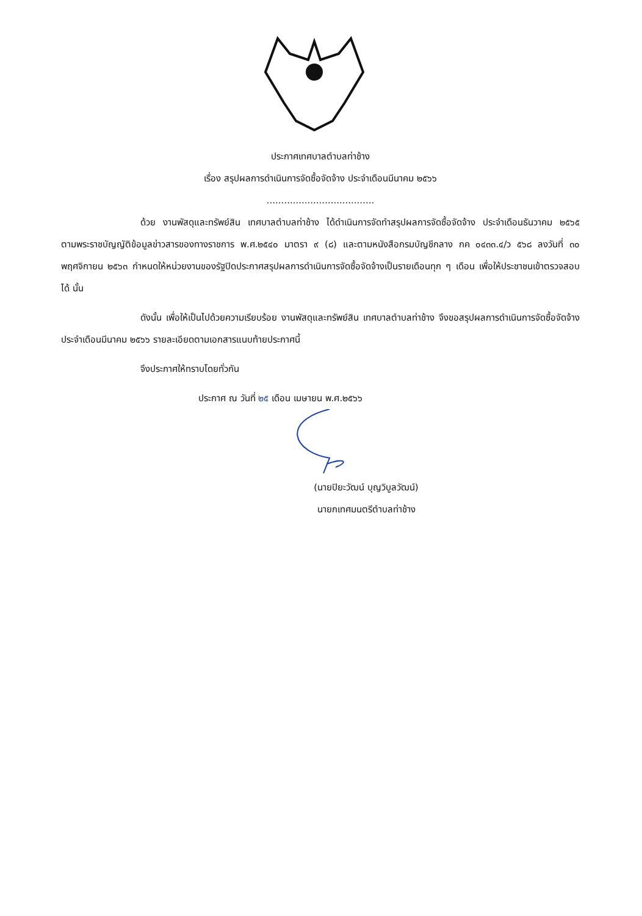ประกาศเทศบาลตำบลท่าช้าง
เรื่อง สรุปผลการดำเนินการจัดซื้อจัดจ้าง ประจำเดือนมีนาคม ๒๕๖๖
.....................................
ด้วย งานพัสดุและทรัพย์สิน เทศบาลตำบลท่าช้าง ได้ดำเนินการจัดทำสรุปผลการจัดซื้อจัดจ้าง ประจำเดือนธันวาคม ๒๕๖๕ ตามพระราชบัญญัติข้อมูลข่าวสารของทางราชการ พ.ศ.๒๕๔๐ มาตรา ๙ (๘) และตามหนังสือกรมบัญชีกลาง กค ๐๔๓๓.๔/ว ๕๖๘ ลงวันที่ ๓๐ พฤศจิกายน ๒๕๖๓ กำหนดให้หน่วยงานของรัฐปิดประกาศสรุปผลการดำเนินการจัดซื้อจัดจ้างเป็นรายเดือนทุก ๆ เดือน เพื่อให้ประชาชนเข้าตรวจสอบได้ นั้น
ดังนั้น เพื่อให้เป็นไปด้วยความเรียบร้อย งานพัสดุและทรัพย์สิน เทศบาลตำบลท่าช้าง จึงขอสรุปผลการดำเนินการจัดซื้อจัดจ้าง ประจำเดือนมีนาคม ๒๕๖๖ รายละเอียดตามเอกสารแนบท้ายประกาศนี้
จึงประกาศให้ทราบโดยทั่วกัน
ประกาศ ณ วันที่ ๒๕ เดือน เมษายน พ.ศ.๒๕๖๖
(นายปิยะวัฒน์ บุญวิบูลวัฒน์)
นายกเทศมนตรีตำบลท่าช้าง